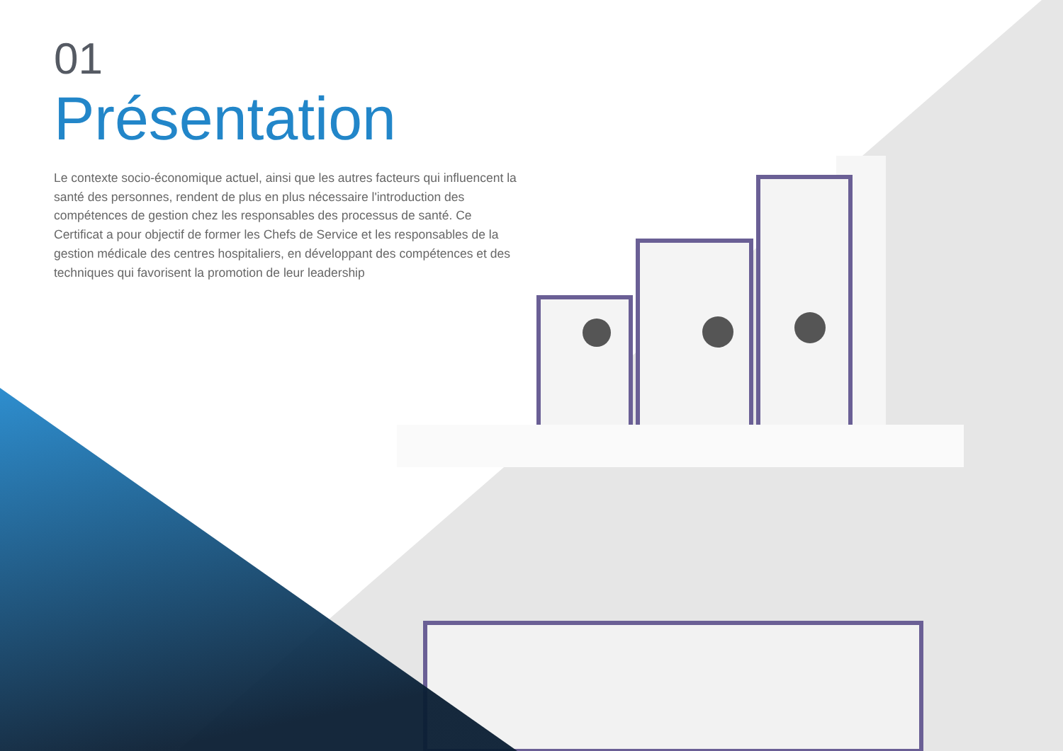01
Présentation
Le contexte socio-économique actuel, ainsi que les autres facteurs qui influencent la santé des personnes, rendent de plus en plus nécessaire l'introduction des compétences de gestion chez les responsables des processus de santé. Ce Certificat a pour objectif de former les Chefs de Service et les responsables de la gestion médicale des centres hospitaliers, en développant des compétences et des techniques qui favorisent la promotion de leur leadership